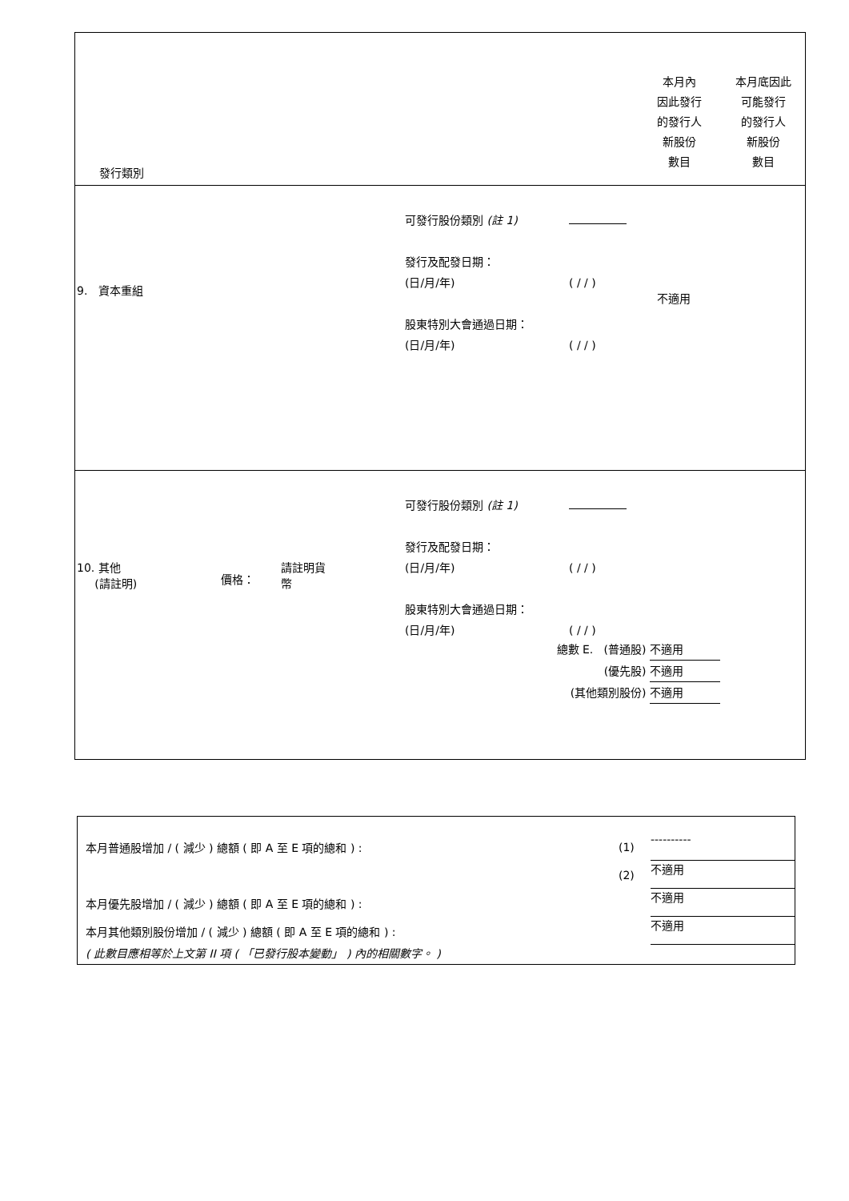發行類別
本月內
因此發行
的發行人
新股份
數目
本月底因此
可能發行
的發行人
新股份
數目
9. 資本重組
可發行股份類別 (註 1)
發行及配發日期：
(日/月/年)
股東特別大會通過日期：
(日/月/年)
( / / )
( / / )
不適用
10. 其他
(請註明)
價格：
請註明貨
幣
可發行股份類別 (註 1)
發行及配發日期：
(日/月/年)
股東特別大會通過日期：
(日/月/年)
( / / )
( / / )
總數 E. (普通股) 不適用
(優先股) 不適用
(其他類別股份) 不適用
本月普通股增加 / ( 減少 ) 總額 ( 即 A 至 E 項的總和 ) :
(1)
----------
(2)
不適用
本月優先股增加 / ( 減少 ) 總額 ( 即 A 至 E 項的總和 ) :
不適用
本月其他類別股份增加 / ( 減少 ) 總額 ( 即 A 至 E 項的總和 ) :
不適用
( 此數目應相等於上文第 II 項 ( 「已發行股本變動」 ) 內的相關數字。 )